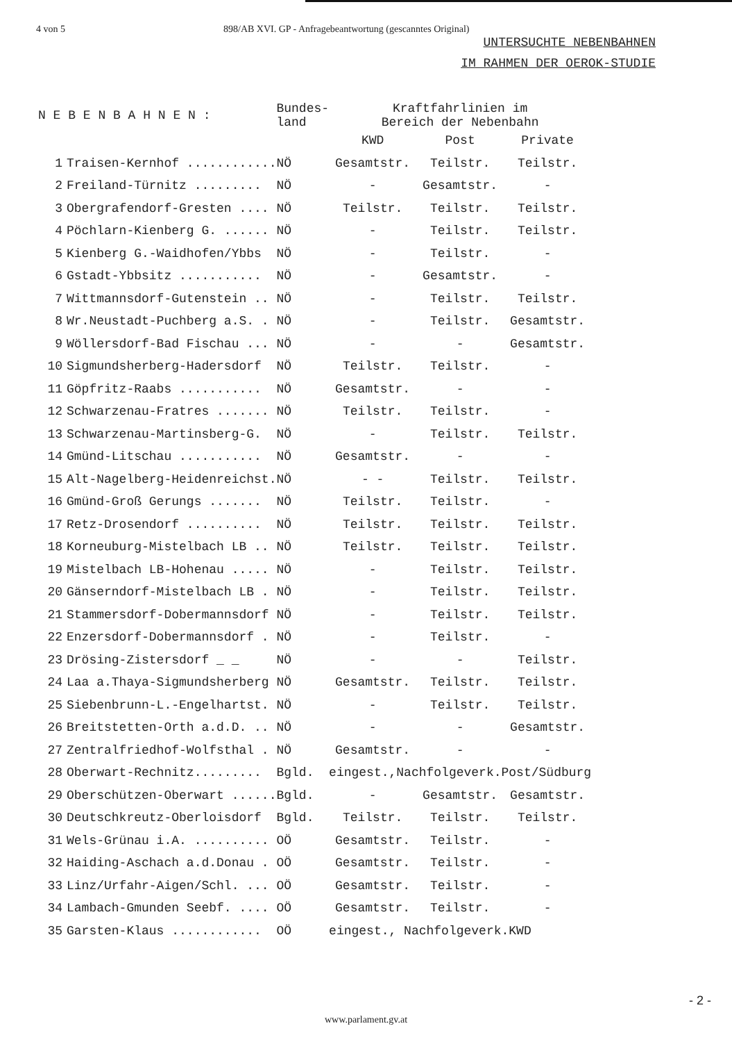4 von 5 898/AB XVI. GP - Anfragebeantwortung (gescanntes Original)
UNTERSUCHTE NEBENBAHNEN
IM RAHMEN DER OEROK-STUDIE
| N E B E N B A H N E N : | | Bundes- land | Kraftfahrlinien im Bereich der Nebenbahn | | |
| --- | --- | --- | --- | --- | --- |
| | | | KWD | Post | Private |
| 1 | Traisen-Kernhof ............ | NÖ | Gesamtstr. | Teilstr. | Teilstr. |
| 2 | Freiland-Türnitz ......... | NÖ | - | Gesamtstr. | - |
| 3 | Obergrafendorf-Gresten .... | NÖ | Teilstr. | Teilstr. | Teilstr. |
| 4 | Pöchlarn-Kienberg G. ...... | NÖ | - | Teilstr. | Teilstr. |
| 5 | Kienberg G.-Waidhofen/Ybbs | NÖ | - | Teilstr. | - |
| 6 | Gstadt-Ybbsitz ........... | NÖ | - | Gesamtstr. | - |
| 7 | Wittmannsdorf-Gutenstein .. | NÖ | - | Teilstr. | Teilstr. |
| 8 | Wr.Neustadt-Puchberg a.S. . | NÖ | - | Teilstr. | Gesamtstr. |
| 9 | Wöllersdorf-Bad Fischau ... | NÖ | - | - | Gesamtstr. |
| 10 | Sigmundsherberg-Hadersdorf | NÖ | Teilstr. | Teilstr. | - |
| 11 | Göpfritz-Raabs ........... | NÖ | Gesamtstr. | - | - |
| 12 | Schwarzenau-Fratres ....... | NÖ | Teilstr. | Teilstr. | - |
| 13 | Schwarzenau-Martinsberg-G. | NÖ | - | Teilstr. | Teilstr. |
| 14 | Gmünd-Litschau ........... | NÖ | Gesamtstr. | - | - |
| 15 | Alt-Nagelberg-Heidenreichst. | NÖ | - - | Teilstr. | Teilstr. |
| 16 | Gmünd-Groß Gerungs ....... | NÖ | Teilstr. | Teilstr. | - |
| 17 | Retz-Drosendorf .......... | NÖ | Teilstr. | Teilstr. | Teilstr. |
| 18 | Korneuburg-Mistelbach LB .. | NÖ | Teilstr. | Teilstr. | Teilstr. |
| 19 | Mistelbach LB-Hohenau ..... | NÖ | - | Teilstr. | Teilstr. |
| 20 | Gänserndorf-Mistelbach LB . | NÖ | - | Teilstr. | Teilstr. |
| 21 | Stammersdorf-Dobermannsdorf | NÖ | - | Teilstr. | Teilstr. |
| 22 | Enzersdorf-Dobermannsdorf . | NÖ | - | Teilstr. | - |
| 23 | Drösing-Zistersdorf _ _ | NÖ | - | - | Teilstr. |
| 24 | Laa a.Thaya-Sigmundsherberg | NÖ | Gesamtstr. | Teilstr. | Teilstr. |
| 25 | Siebenbrunn-L.-Engelhartst. | NÖ | - | Teilstr. | Teilstr. |
| 26 | Breitstetten-Orth a.d.D. .. | NÖ | - | - | Gesamtstr. |
| 27 | Zentralfriedhof-Wolfsthal . | NÖ | Gesamtstr. | - | - |
| 28 | Oberwart-Rechnitz......... | Bgld. | eingest.,Nachfolgeverk.Post/Südburg | | |
| 29 | Oberschützen-Oberwart ...... | Bgld. | - | Gesamtstr. | Gesamtstr. |
| 30 | Deutschkreutz-Oberloisdorf | Bgld. | Teilstr. | Teilstr. | Teilstr. |
| 31 | Wels-Grünau i.A. .......... | OÖ | Gesamtstr. | Teilstr. | - |
| 32 | Haiding-Aschach a.d.Donau . | OÖ | Gesamtstr. | Teilstr. | - |
| 33 | Linz/Urfahr-Aigen/Schl. ... | OÖ | Gesamtstr. | Teilstr. | - |
| 34 | Lambach-Gmunden Seebf. .... | OÖ | Gesamtstr. | Teilstr. | - |
| 35 | Garsten-Klaus ............ | OÖ | eingest., Nachfolgeverk.KWD | | |
- 2 -
www.parlament.gv.at